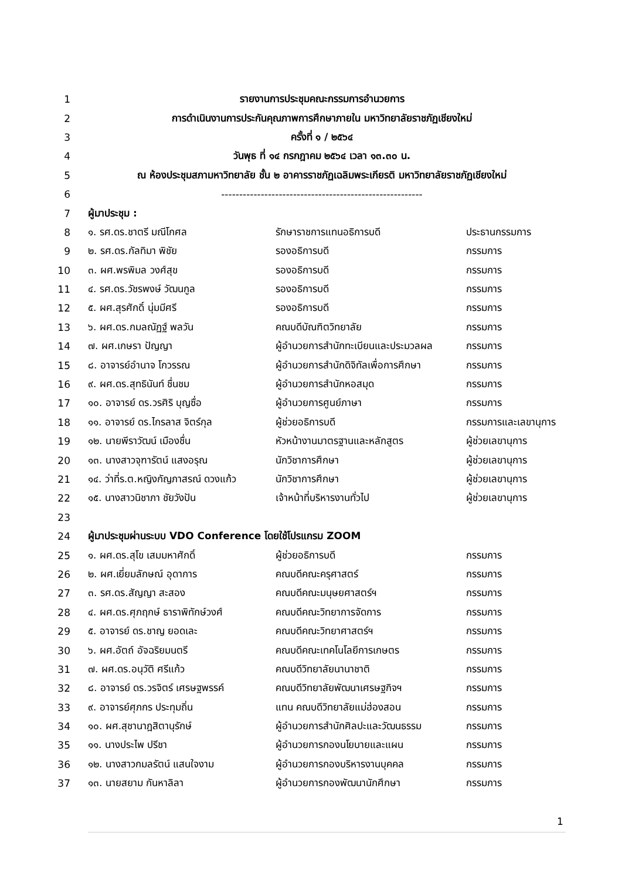| 1 | รายงานการประชุมคณะกรรมการอำนวยการ | | |
| 2 | การดำเนินงานการประกันคุณภาพการศึกษาภายใน มหาวิทยาลัยราชภัฏเชียงใหม่ | | |
| 3 | ครั้งที่ ๑ / ๒๕๖๔ | | |
| 4 | วันพุธ ที่ ๑๔ กรกฎาคม ๒๕๖๔ เวลา ๑๓.๓๐ น. | | |
| 5 | ณ ห้องประชุมสภามหาวิทยาลัย ชั้น ๒ อาคารราชภัฏเฉลิมพระเกียรติ มหาวิทยาลัยราชภัฏเชียงใหม่ | | |
| 6 | -------------------------------------------------------- | | |
| 7 | ผู้มาประชุม : | | |
| 8 | ๑. รศ.ดร.ชาตรี มณีโกศล | รักษาราชการแทนอธิการบดี | ประธานกรรมการ |
| 9 | ๒. รศ.ดร.กัลทิมา พิชัย | รองอธิการบดี | กรรมการ |
| 10 | ๓. ผศ.พรพิมล วงศ์สุข | รองอธิการบดี | กรรมการ |
| 11 | ๔. รศ.ดร.วัชรพงษ์ วัฒนกูล | รองอธิการบดี | กรรมการ |
| 12 | ๕. ผศ.สุรศักดิ์ นุ่มมีศรี | รองอธิการบดี | กรรมการ |
| 13 | ๖. ผศ.ดร.กมลณัฏฐ์ พลวัน | คณบดีบัณฑิตวิทยาลัย | กรรมการ |
| 14 | ๗. ผศ.เกษรา ปัญญา | ผู้อำนวยการสำนักทะเบียนและประมวลผล | กรรมการ |
| 15 | ๘. อาจารย์อำนาจ โกวรรณ | ผู้อำนวยการสำนักดิจิทัลเพื่อการศึกษา | กรรมการ |
| 16 | ๙. ผศ.ดร.สุทธินันท์ ชื่นชม | ผู้อำนวยการสำนักหอสมุด | กรรมการ |
| 17 | ๑๐. อาจารย์ ดร.วรศิริ บุญซื่อ | ผู้อำนวยการศูนย์ภาษา | กรรมการ |
| 18 | ๑๑. อาจารย์ ดร.ไกรลาส จิตร์กุล | ผู้ช่วยอธิการบดี | กรรมการและเลขานุการ |
| 19 | ๑๒. นายพีราวัฒน์ เมืองชื่น | หัวหน้างานมาตรฐานและหลักสูตร | ผู้ช่วยเลขานุการ |
| 20 | ๑๓. นางสาวจุฑารัตน์ แสงอรุณ | นักวิชาการศึกษา | ผู้ช่วยเลขานุการ |
| 21 | ๑๔. ว่าที่ร.ต.หญิงกัญภาสรณ์ ดวงแก้ว | นักวิชาการศึกษา | ผู้ช่วยเลขานุการ |
| 22 | ๑๕. นางสาวนิชาภา ชัยวังปัน | เจ้าหน้าที่บริหารงานทั่วไป | ผู้ช่วยเลขานุการ |
| 23 | | | |
| 24 | ผู้มาประชุมผ่านระบบ VDO Conference โดยใช้โปรแกรม ZOOM | | |
| 25 | ๑. ผศ.ดร.สุโข เสมมหาศักดิ์ | ผู้ช่วยอธิการบดี | กรรมการ |
| 26 | ๒. ผศ.เยี่ยมลักษณ์ อุดาการ | คณบดีคณะครุศาสตร์ | กรรมการ |
| 27 | ๓. รศ.ดร.สัญญา สะสอง | คณบดีคณะมนุษยศาสตร์ฯ | กรรมการ |
| 28 | ๔. ผศ.ดร.ศุภฤกษ์ ธาราพิทักษ์วงศ์ | คณบดีคณะวิทยาการจัดการ | กรรมการ |
| 29 | ๕. อาจารย์ ดร.ชาญ ยอดเละ | คณบดีคณะวิทยาศาสตร์ฯ | กรรมการ |
| 30 | ๖. ผศ.อัตถ์ อัจฉริยมนตรี | คณบดีคณะเทคโนโลยีการเกษตร | กรรมการ |
| 31 | ๗. ผศ.ดร.อนุวัติ ศรีแก้ว | คณบดีวิทยาลัยนานาชาติ | กรรมการ |
| 32 | ๘. อาจารย์ ดร.วรจิตร์ เศรษฐพรรค์ | คณบดีวิทยาลัยพัฒนาเศรษฐกิจฯ | กรรมการ |
| 33 | ๙. อาจารย์ศุภกร ประทุมถิ่น | แทน คณบดีวิทยาลัยแม่ฮ่องสอน | กรรมการ |
| 34 | ๑๐. ผศ.สุชานาฎสิตานุรักษ์ | ผู้อำนวยการสำนักศิลปะและวัฒนธรรม | กรรมการ |
| 35 | ๑๑. นางประไพ ปรีชา | ผู้อำนวยการกองนโยบายและแผน | กรรมการ |
| 36 | ๑๒. นางสาวกมลรัตน์ แสนใจงาม | ผู้อำนวยการกองบริหารงานบุคคล | กรรมการ |
| 37 | ๑๓. นายสยาม กันหาลิลา | ผู้อำนวยการกองพัฒนานักศึกษา | กรรมการ |
1